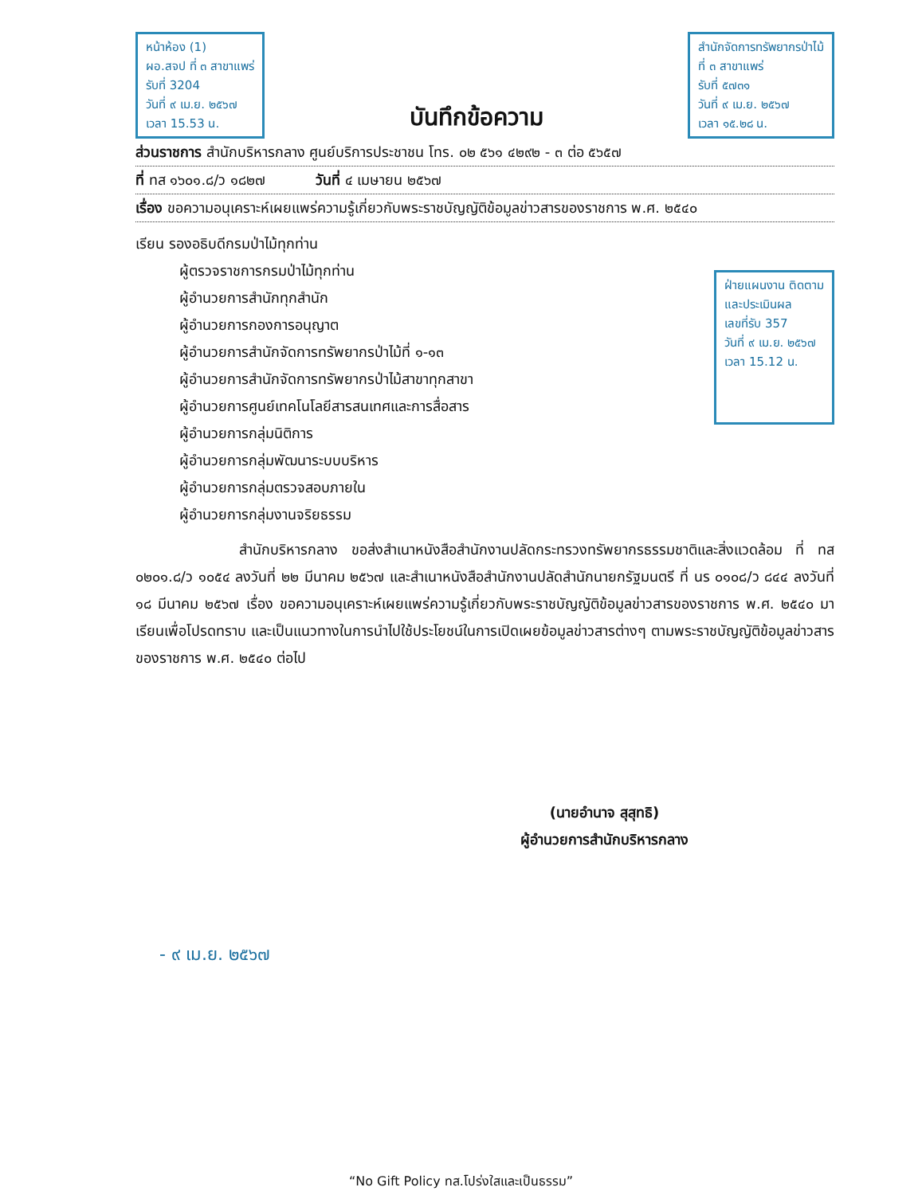หน้าห้อง (1)
ผอ.สจป ที่ ๓ สาขาแพร่
รับที่ 3204
วันที่ ๙ เม.ย. ๒๕๖๗
เวลา 15.53 น.
บันทึกข้อความ
สำนักจัดการทรัพยากรป่าไม้
ที่ ๓ สาขาแพร่
รับที่ ๕๗๓๑
วันที่ ๙ เม.ย. ๒๕๖๗
เวลา ๑๕.๒๘ น.
ส่วนราชการ สำนักบริหารกลาง ศูนย์บริการประชาชน โทร. ๐๒ ๕๖๑ ๔๒๙๒ - ๓ ต่อ ๕๖๕๗
ที่ ทส ๑๖๐๑.๘/ว ๑๘๒๗ วันที่ ๔ เมษายน ๒๕๖๗
เรื่อง ขอความอนุเคราะห์เผยแพร่ความรู้เกี่ยวกับพระราชบัญญัติข้อมูลข่าวสารของราชการ พ.ศ. ๒๕๔๐
เรียน รองอธิบดีกรมป่าไม้ทุกท่าน
ผู้ตรวจราชการกรมป่าไม้ทุกท่าน
ผู้อำนวยการสำนักทุกสำนัก
ผู้อำนวยการกองการอนุญาต
ผู้อำนวยการสำนักจัดการทรัพยากรป่าไม้ที่ ๑-๑๓
ผู้อำนวยการสำนักจัดการทรัพยากรป่าไม้สาขาทุกสาขา
ผู้อำนวยการศูนย์เทคโนโลยีสารสนเทศและการสื่อสาร
ผู้อำนวยการกลุ่มนิติการ
ผู้อำนวยการกลุ่มพัฒนาระบบบริหาร
ผู้อำนวยการกลุ่มตรวจสอบภายใน
ผู้อำนวยการกลุ่มงานจริยธรรม
ฝ่ายแผนงาน ติดตาม
และประเมินผล
เลขที่รับ 357
วันที่ ๙ เม.ย. ๒๕๖๗
เวลา 15.12 น.
สำนักบริหารกลาง ขอส่งสำเนาหนังสือสำนักงานปลัดกระทรวงทรัพยากรธรรมชาติและสิ่งแวดล้อม ที่ ทส ๐๒๐๑.๘/ว ๑๐๕๔ ลงวันที่ ๒๒ มีนาคม ๒๕๖๗ และสำเนาหนังสือสำนักงานปลัดสำนักนายกรัฐมนตรี ที่ นร ๐๑๐๘/ว ๘๔๔ ลงวันที่ ๑๘ มีนาคม ๒๕๖๗ เรื่อง ขอความอนุเคราะห์เผยแพร่ความรู้เกี่ยวกับพระราชบัญญัติข้อมูลข่าวสารของราชการ พ.ศ. ๒๕๔๐ มาเรียนเพื่อโปรดทราบ และเป็นแนวทางในการนำไปใช้ประโยชน์ในการเปิดเผยข้อมูลข่าวสารต่างๆ ตามพระราชบัญญัติข้อมูลข่าวสารของราชการ พ.ศ. ๒๕๔๐ ต่อไป
(นายอำนาจ สุสุทธิ)
ผู้อำนวยการสำนักบริหารกลาง
- ๙ เม.ย. ๒๕๖๗
“No Gift Policy ทส.โปร่งใสและเป็นธรรม”